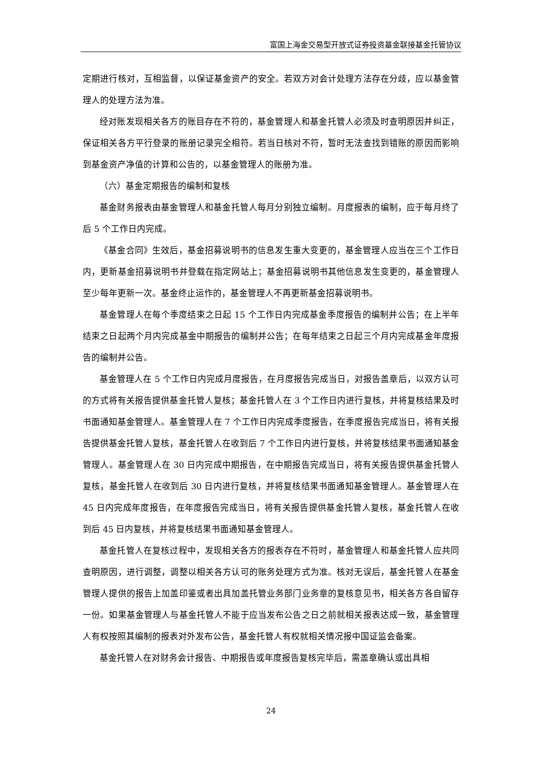富国上海金交易型开放式证券投资基金联接基金托管协议
定期进行核对，互相监督，以保证基金资产的安全。若双方对会计处理方法存在分歧，应以基金管理人的处理方法为准。
经对账发现相关各方的账目存在不符的，基金管理人和基金托管人必须及时查明原因并纠正，保证相关各方平行登录的账册记录完全相符。若当日核对不符，暂时无法查找到错账的原因而影响到基金资产净值的计算和公告的，以基金管理人的账册为准。
（六）基金定期报告的编制和复核
基金财务报表由基金管理人和基金托管人每月分别独立编制。月度报表的编制，应于每月终了后 5 个工作日内完成。
《基金合同》生效后，基金招募说明书的信息发生重大变更的，基金管理人应当在三个工作日内，更新基金招募说明书并登载在指定网站上；基金招募说明书其他信息发生变更的，基金管理人至少每年更新一次。基金终止运作的，基金管理人不再更新基金招募说明书。
基金管理人在每个季度结束之日起 15 个工作日内完成基金季度报告的编制并公告；在上半年结束之日起两个月内完成基金中期报告的编制并公告；在每年结束之日起三个月内完成基金年度报告的编制并公告。
基金管理人在 5 个工作日内完成月度报告，在月度报告完成当日，对报告盖章后，以双方认可的方式将有关报告提供基金托管人复核；基金托管人在 3 个工作日内进行复核，并将复核结果及时书面通知基金管理人。基金管理人在 7 个工作日内完成季度报告，在季度报告完成当日，将有关报告提供基金托管人复核，基金托管人在收到后 7 个工作日内进行复核，并将复核结果书面通知基金管理人。基金管理人在 30 日内完成中期报告，在中期报告完成当日，将有关报告提供基金托管人复核，基金托管人在收到后 30 日内进行复核，并将复核结果书面通知基金管理人。基金管理人在 45 日内完成年度报告，在年度报告完成当日，将有关报告提供基金托管人复核，基金托管人在收到后 45 日内复核，并将复核结果书面通知基金管理人。
基金托管人在复核过程中，发现相关各方的报表存在不符时，基金管理人和基金托管人应共同查明原因，进行调整，调整以相关各方认可的账务处理方式为准。核对无误后，基金托管人在基金管理人提供的报告上加盖印鉴或者出具加盖托管业务部门业务章的复核意见书，相关各方各自留存一份。如果基金管理人与基金托管人不能于应当发布公告之日之前就相关报表达成一致，基金管理人有权按照其编制的报表对外发布公告，基金托管人有权就相关情况报中国证监会备案。
基金托管人在对财务会计报告、中期报告或年度报告复核完毕后，需盖章确认或出具相
24